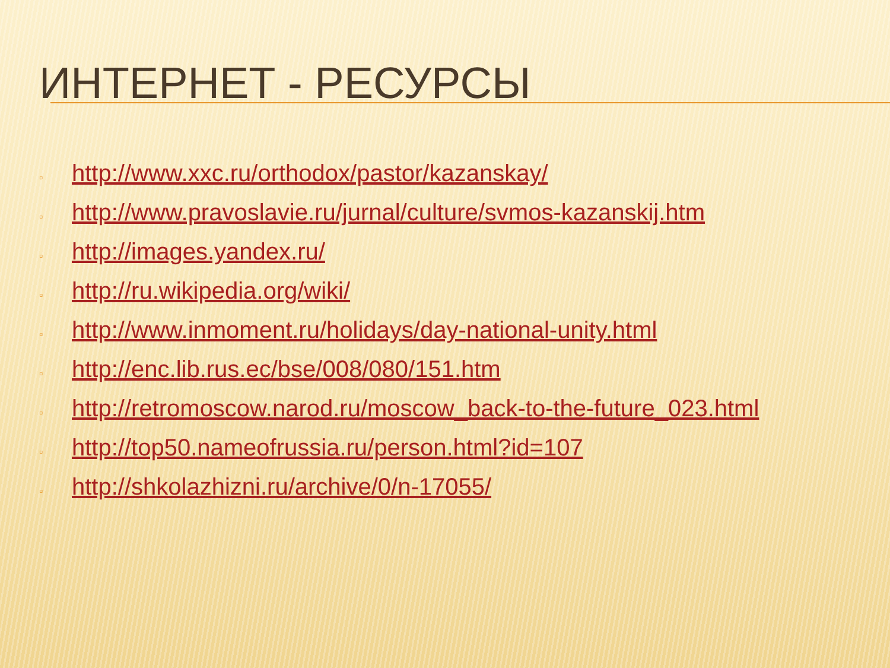ИНТЕРНЕТ - РЕСУРСЫ
▫ http://www.xxc.ru/orthodox/pastor/kazanskay/
▫ http://www.pravoslavie.ru/jurnal/culture/svmos-kazanskij.htm
▫ http://images.yandex.ru/
▫ http://ru.wikipedia.org/wiki/
▫ http://www.inmoment.ru/holidays/day-national-unity.html
▫ http://enc.lib.rus.ec/bse/008/080/151.htm
▫ http://retromoscow.narod.ru/moscow_back-to-the-future_023.html
▫ http://top50.nameofrussia.ru/person.html?id=107
▫ http://shkolazhizni.ru/archive/0/n-17055/